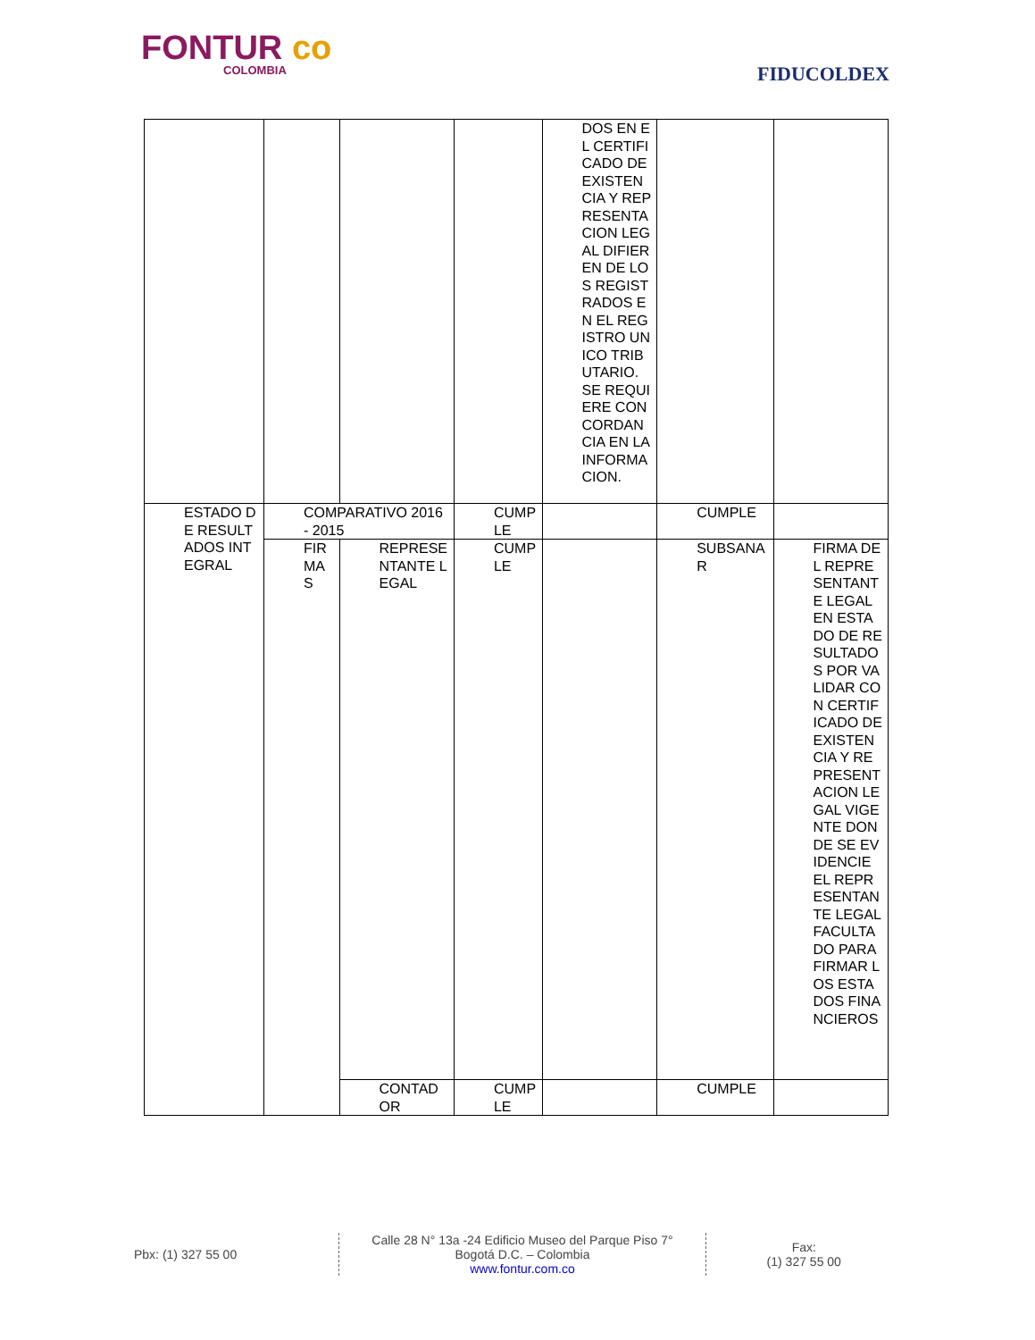FONTUR co
COLOMBIA
FIDUCOLDEX
| | | | | DOS EN EL CERTIFICADO DE EXISTENCIA Y REPRESENTACION LEGAL DIFIEREN DE LOS REGISTRADOS EN EL REGISTRO UNICO TRIBUTARIO. SE REQUIERE CONCORDANCIA EN LA INFORMACION. | | |
| ESTADO DE RESULTADOS INTEGRAL | COMPARATIVO 2016 - 2015 | | CUMPLE | | CUMPLE | |
| | FIRMAS | REPRESENTANTE LEGAL | CUMPLE | | SUBSANAR | FIRMA DEL REPRESENTANTE LEGAL EN ESTADO DE RESULTADOS POR VALIDAR CON CERTIFICADO DE EXISTENCIA Y REPRESENTACION LEGAL VIGENTE DONDE SE EVIDENCIE EL REPRESENTANTE LEGAL FACULTADO PARA FIRMAR LOS ESTADOS FINANCIEROS |
| | | CONTADOR | CUMPLE | | CUMPLE | |
Pbx: (1) 327 55 00
Calle 28 N° 13a -24 Edificio Museo del Parque Piso 7°
Bogotá D.C. – Colombia
www.fontur.com.co
Fax:
(1) 327 55 00